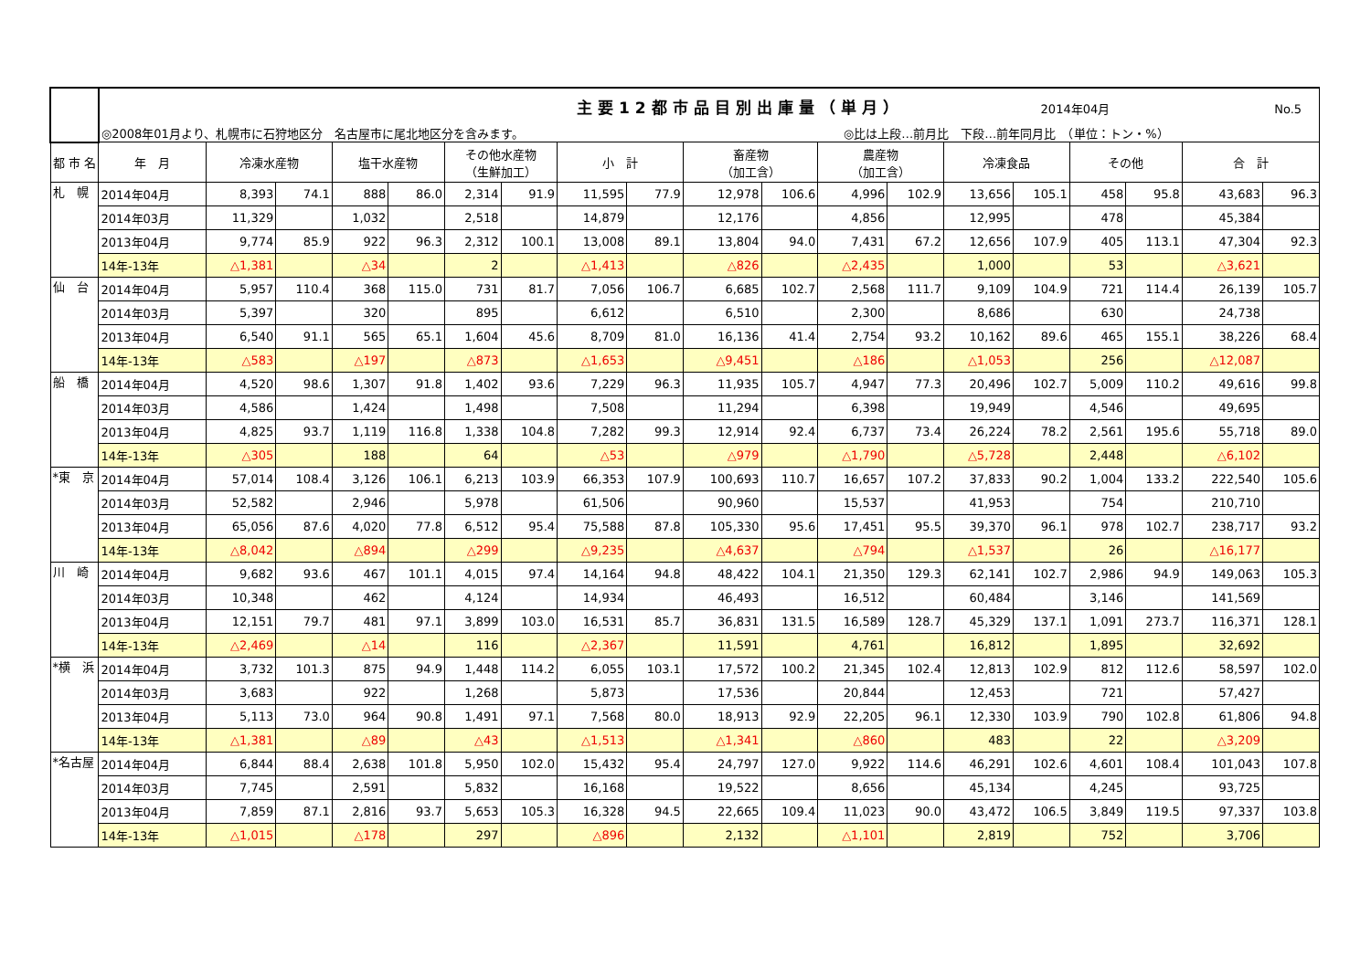| | 主要12都市品目別出庫量（単月） 2014年04月 No.5 | | | | | | | | | | | | | | | | | | |
| | ◎2008年01月より、札幌市に石狩地区分 名古屋市に尾北地区分を含みます。 ◎比は上段…前月比 下段…前年同月比 （単位：トン・%） | | | | | | | | | | | | | | | | | | |
| 都 市 名 | 年 月 | 冷凍水産物 | | 塩干水産物 | | その他水産物 （生鮮加工） | | 小 計 | | 畜産物 （加工含） | | 農産物 （加工含） | | 冷凍食品 | | その他 | | 合 計 | |
| 札 幌 | 2014年04月 | 8,393 | 74.1 | 888 | 86.0 | 2,314 | 91.9 | 11,595 | 77.9 | 12,978 | 106.6 | 4,996 | 102.9 | 13,656 | 105.1 | 458 | 95.8 | 43,683 | 96.3 |
| | 2014年03月 | 11,329 | | 1,032 | | 2,518 | | 14,879 | | 12,176 | | 4,856 | | 12,995 | | 478 | | 45,384 | |
| | 2013年04月 | 9,774 | 85.9 | 922 | 96.3 | 2,312 | 100.1 | 13,008 | 89.1 | 13,804 | 94.0 | 7,431 | 67.2 | 12,656 | 107.9 | 405 | 113.1 | 47,304 | 92.3 |
| | 14年-13年 | △1,381 | | △34 | | 2 | | △1,413 | | △826 | | △2,435 | | 1,000 | | 53 | | △3,621 | |
| 仙 台 | 2014年04月 | 5,957 | 110.4 | 368 | 115.0 | 731 | 81.7 | 7,056 | 106.7 | 6,685 | 102.7 | 2,568 | 111.7 | 9,109 | 104.9 | 721 | 114.4 | 26,139 | 105.7 |
| | 2014年03月 | 5,397 | | 320 | | 895 | | 6,612 | | 6,510 | | 2,300 | | 8,686 | | 630 | | 24,738 | |
| | 2013年04月 | 6,540 | 91.1 | 565 | 65.1 | 1,604 | 45.6 | 8,709 | 81.0 | 16,136 | 41.4 | 2,754 | 93.2 | 10,162 | 89.6 | 465 | 155.1 | 38,226 | 68.4 |
| | 14年-13年 | △583 | | △197 | | △873 | | △1,653 | | △9,451 | | △186 | | △1,053 | | 256 | | △12,087 | |
| 船 橋 | 2014年04月 | 4,520 | 98.6 | 1,307 | 91.8 | 1,402 | 93.6 | 7,229 | 96.3 | 11,935 | 105.7 | 4,947 | 77.3 | 20,496 | 102.7 | 5,009 | 110.2 | 49,616 | 99.8 |
| | 2014年03月 | 4,586 | | 1,424 | | 1,498 | | 7,508 | | 11,294 | | 6,398 | | 19,949 | | 4,546 | | 49,695 | |
| | 2013年04月 | 4,825 | 93.7 | 1,119 | 116.8 | 1,338 | 104.8 | 7,282 | 99.3 | 12,914 | 92.4 | 6,737 | 73.4 | 26,224 | 78.2 | 2,561 | 195.6 | 55,718 | 89.0 |
| | 14年-13年 | △305 | | 188 | | 64 | | △53 | | △979 | | △1,790 | | △5,728 | | 2,448 | | △6,102 | |
| *東 京 | 2014年04月 | 57,014 | 108.4 | 3,126 | 106.1 | 6,213 | 103.9 | 66,353 | 107.9 | 100,693 | 110.7 | 16,657 | 107.2 | 37,833 | 90.2 | 1,004 | 133.2 | 222,540 | 105.6 |
| | 2014年03月 | 52,582 | | 2,946 | | 5,978 | | 61,506 | | 90,960 | | 15,537 | | 41,953 | | 754 | | 210,710 | |
| | 2013年04月 | 65,056 | 87.6 | 4,020 | 77.8 | 6,512 | 95.4 | 75,588 | 87.8 | 105,330 | 95.6 | 17,451 | 95.5 | 39,370 | 96.1 | 978 | 102.7 | 238,717 | 93.2 |
| | 14年-13年 | △8,042 | | △894 | | △299 | | △9,235 | | △4,637 | | △794 | | △1,537 | | 26 | | △16,177 | |
| 川 崎 | 2014年04月 | 9,682 | 93.6 | 467 | 101.1 | 4,015 | 97.4 | 14,164 | 94.8 | 48,422 | 104.1 | 21,350 | 129.3 | 62,141 | 102.7 | 2,986 | 94.9 | 149,063 | 105.3 |
| | 2014年03月 | 10,348 | | 462 | | 4,124 | | 14,934 | | 46,493 | | 16,512 | | 60,484 | | 3,146 | | 141,569 | |
| | 2013年04月 | 12,151 | 79.7 | 481 | 97.1 | 3,899 | 103.0 | 16,531 | 85.7 | 36,831 | 131.5 | 16,589 | 128.7 | 45,329 | 137.1 | 1,091 | 273.7 | 116,371 | 128.1 |
| | 14年-13年 | △2,469 | | △14 | | 116 | | △2,367 | | 11,591 | | 4,761 | | 16,812 | | 1,895 | | 32,692 | |
| *横 浜 | 2014年04月 | 3,732 | 101.3 | 875 | 94.9 | 1,448 | 114.2 | 6,055 | 103.1 | 17,572 | 100.2 | 21,345 | 102.4 | 12,813 | 102.9 | 812 | 112.6 | 58,597 | 102.0 |
| | 2014年03月 | 3,683 | | 922 | | 1,268 | | 5,873 | | 17,536 | | 20,844 | | 12,453 | | 721 | | 57,427 | |
| | 2013年04月 | 5,113 | 73.0 | 964 | 90.8 | 1,491 | 97.1 | 7,568 | 80.0 | 18,913 | 92.9 | 22,205 | 96.1 | 12,330 | 103.9 | 790 | 102.8 | 61,806 | 94.8 |
| | 14年-13年 | △1,381 | | △89 | | △43 | | △1,513 | | △1,341 | | △860 | | 483 | | 22 | | △3,209 | |
| *名古屋 | 2014年04月 | 6,844 | 88.4 | 2,638 | 101.8 | 5,950 | 102.0 | 15,432 | 95.4 | 24,797 | 127.0 | 9,922 | 114.6 | 46,291 | 102.6 | 4,601 | 108.4 | 101,043 | 107.8 |
| | 2014年03月 | 7,745 | | 2,591 | | 5,832 | | 16,168 | | 19,522 | | 8,656 | | 45,134 | | 4,245 | | 93,725 | |
| | 2013年04月 | 7,859 | 87.1 | 2,816 | 93.7 | 5,653 | 105.3 | 16,328 | 94.5 | 22,665 | 109.4 | 11,023 | 90.0 | 43,472 | 106.5 | 3,849 | 119.5 | 97,337 | 103.8 |
| | 14年-13年 | △1,015 | | △178 | | 297 | | △896 | | 2,132 | | △1,101 | | 2,819 | | 752 | | 3,706 | |